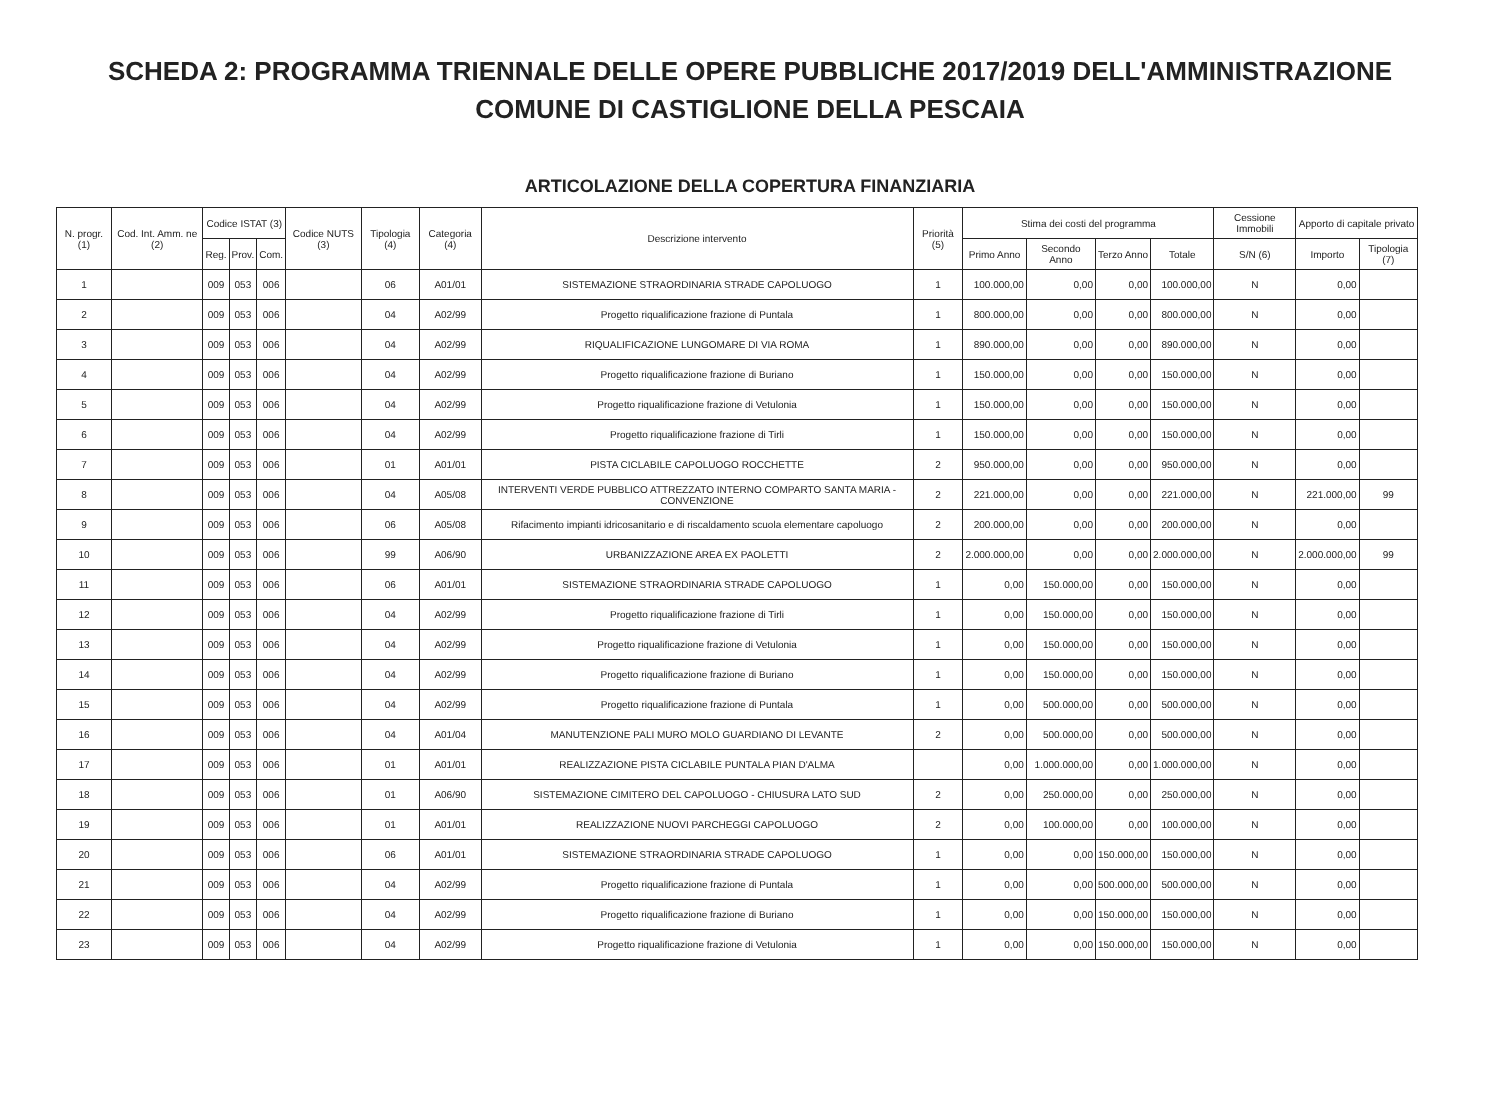SCHEDA 2: PROGRAMMA TRIENNALE DELLE OPERE PUBBLICHE 2017/2019 DELL'AMMINISTRAZIONE
COMUNE DI CASTIGLIONE DELLA PESCAIA
ARTICOLAZIONE DELLA COPERTURA FINANZIARIA
| N. progr. (1) | Cod. Int. Amm. ne (2) | Codice ISTAT (3) | | | Codice NUTS (3) | Tipologia (4) | Categoria (4) | Descrizione intervento | Priorità (5) | Stima dei costi del programma | | | | Cessione Immobili | Apporto di capitale privato | |
| --- | --- | --- | --- | --- | --- | --- | --- | --- | --- | --- | --- | --- | --- | --- | --- | --- |
| | | Reg. | Prov. | Com. | | | | | | Primo Anno | Secondo Anno | Terzo Anno | Totale | S/N (6) | Importo | Tipologia (7) |
| 1 | | 009 | 053 | 006 | | 06 | A01/01 | SISTEMAZIONE STRAORDINARIA STRADE CAPOLUOGO | 1 | 100.000,00 | 0,00 | 0,00 | 100.000,00 | N | 0,00 | |
| 2 | | 009 | 053 | 006 | | 04 | A02/99 | Progetto riqualificazione frazione di Puntala | 1 | 800.000,00 | 0,00 | 0,00 | 800.000,00 | N | 0,00 | |
| 3 | | 009 | 053 | 006 | | 04 | A02/99 | RIQUALIFICAZIONE LUNGOMARE DI VIA ROMA | 1 | 890.000,00 | 0,00 | 0,00 | 890.000,00 | N | 0,00 | |
| 4 | | 009 | 053 | 006 | | 04 | A02/99 | Progetto riqualificazione frazione di Buriano | 1 | 150.000,00 | 0,00 | 0,00 | 150.000,00 | N | 0,00 | |
| 5 | | 009 | 053 | 006 | | 04 | A02/99 | Progetto riqualificazione frazione di Vetulonia | 1 | 150.000,00 | 0,00 | 0,00 | 150.000,00 | N | 0,00 | |
| 6 | | 009 | 053 | 006 | | 04 | A02/99 | Progetto riqualificazione frazione di Tirli | 1 | 150.000,00 | 0,00 | 0,00 | 150.000,00 | N | 0,00 | |
| 7 | | 009 | 053 | 006 | | 01 | A01/01 | PISTA CICLABILE CAPOLUOGO ROCCHETTE | 2 | 950.000,00 | 0,00 | 0,00 | 950.000,00 | N | 0,00 | |
| 8 | | 009 | 053 | 006 | | 04 | A05/08 | INTERVENTI VERDE PUBBLICO ATTREZZATO INTERNO COMPARTO SANTA MARIA - CONVENZIONE | 2 | 221.000,00 | 0,00 | 0,00 | 221.000,00 | N | 221.000,00 | 99 |
| 9 | | 009 | 053 | 006 | | 06 | A05/08 | Rifacimento impianti idricosanitario e di riscaldamento scuola elementare capoluogo | 2 | 200.000,00 | 0,00 | 0,00 | 200.000,00 | N | 0,00 | |
| 10 | | 009 | 053 | 006 | | 99 | A06/90 | URBANIZZAZIONE AREA EX PAOLETTI | 2 | 2.000.000,00 | 0,00 | 0,00 | 2.000.000,00 | N | 2.000.000,00 | 99 |
| 11 | | 009 | 053 | 006 | | 06 | A01/01 | SISTEMAZIONE STRAORDINARIA STRADE CAPOLUOGO | 1 | 0,00 | 150.000,00 | 0,00 | 150.000,00 | N | 0,00 | |
| 12 | | 009 | 053 | 006 | | 04 | A02/99 | Progetto riqualificazione frazione di Tirli | 1 | 0,00 | 150.000,00 | 0,00 | 150.000,00 | N | 0,00 | |
| 13 | | 009 | 053 | 006 | | 04 | A02/99 | Progetto riqualificazione frazione di Vetulonia | 1 | 0,00 | 150.000,00 | 0,00 | 150.000,00 | N | 0,00 | |
| 14 | | 009 | 053 | 006 | | 04 | A02/99 | Progetto riqualificazione frazione di Buriano | 1 | 0,00 | 150.000,00 | 0,00 | 150.000,00 | N | 0,00 | |
| 15 | | 009 | 053 | 006 | | 04 | A02/99 | Progetto riqualificazione frazione di Puntala | 1 | 0,00 | 500.000,00 | 0,00 | 500.000,00 | N | 0,00 | |
| 16 | | 009 | 053 | 006 | | 04 | A01/04 | MANUTENZIONE PALI MURO MOLO GUARDIANO DI LEVANTE | 2 | 0,00 | 500.000,00 | 0,00 | 500.000,00 | N | 0,00 | |
| 17 | | 009 | 053 | 006 | | 01 | A01/01 | REALIZZAZIONE PISTA CICLABILE PUNTALA PIAN D'ALMA | | 0,00 | 1.000.000,00 | 0,00 | 1.000.000,00 | N | 0,00 | |
| 18 | | 009 | 053 | 006 | | 01 | A06/90 | SISTEMAZIONE CIMITERO DEL CAPOLUOGO - CHIUSURA LATO SUD | 2 | 0,00 | 250.000,00 | 0,00 | 250.000,00 | N | 0,00 | |
| 19 | | 009 | 053 | 006 | | 01 | A01/01 | REALIZZAZIONE NUOVI PARCHEGGI CAPOLUOGO | 2 | 0,00 | 100.000,00 | 0,00 | 100.000,00 | N | 0,00 | |
| 20 | | 009 | 053 | 006 | | 06 | A01/01 | SISTEMAZIONE STRAORDINARIA STRADE CAPOLUOGO | 1 | 0,00 | 0,00 | 150.000,00 | 150.000,00 | N | 0,00 | |
| 21 | | 009 | 053 | 006 | | 04 | A02/99 | Progetto riqualificazione frazione di Puntala | 1 | 0,00 | 0,00 | 500.000,00 | 500.000,00 | N | 0,00 | |
| 22 | | 009 | 053 | 006 | | 04 | A02/99 | Progetto riqualificazione frazione di Buriano | 1 | 0,00 | 0,00 | 150.000,00 | 150.000,00 | N | 0,00 | |
| 23 | | 009 | 053 | 006 | | 04 | A02/99 | Progetto riqualificazione frazione di Vetulonia | 1 | 0,00 | 0,00 | 150.000,00 | 150.000,00 | N | 0,00 | |